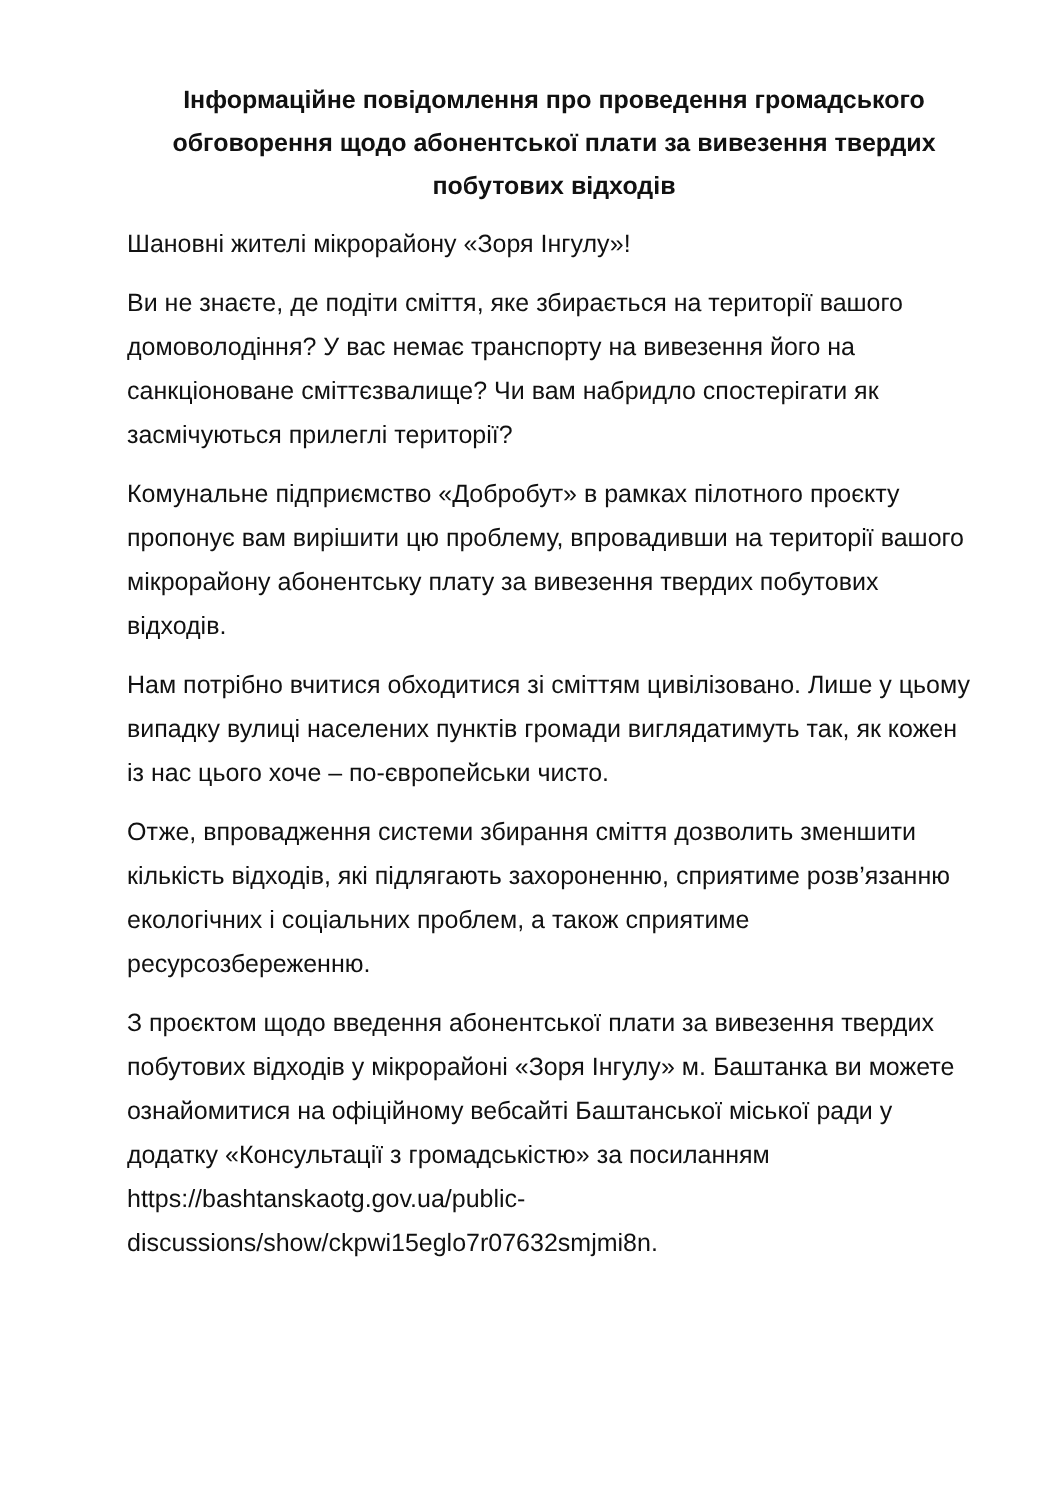Інформаційне повідомлення про проведення громадського обговорення щодо абонентської плати за вивезення твердих побутових відходів
Шановні жителі мікрорайону «Зоря Інгулу»!
Ви не знаєте, де подіти сміття, яке збирається на території вашого домоволодіння? У вас немає транспорту на вивезення його на санкціоноване сміттєзвалище? Чи вам набридло спостерігати як засмічуються прилеглі території?
Комунальне підприємство «Добробут» в рамках пілотного проєкту пропонує вам вирішити цю проблему, впровадивши на території вашого мікрорайону абонентську плату за вивезення твердих побутових відходів.
Нам потрібно вчитися обходитися зі сміттям цивілізовано. Лише у цьому випадку вулиці населених пунктів громади виглядатимуть так, як кожен із нас цього хоче – по-європейськи чисто.
Отже, впровадження системи збирання сміття дозволить зменшити кількість відходів, які підлягають захороненню, сприятиме розв’язанню екологічних і соціальних проблем, а також сприятиме ресурсозбереженню.
З проєктом щодо введення абонентської плати за вивезення твердих побутових відходів у мікрорайоні «Зоря Інгулу» м. Баштанка ви можете ознайомитися на офіційному вебсайті Баштанської міської ради у додатку «Консультації з громадськістю» за посиланням https://bashtanskaotg.gov.ua/public-discussions/show/ckpwi15eglo7r07632smjmi8n.